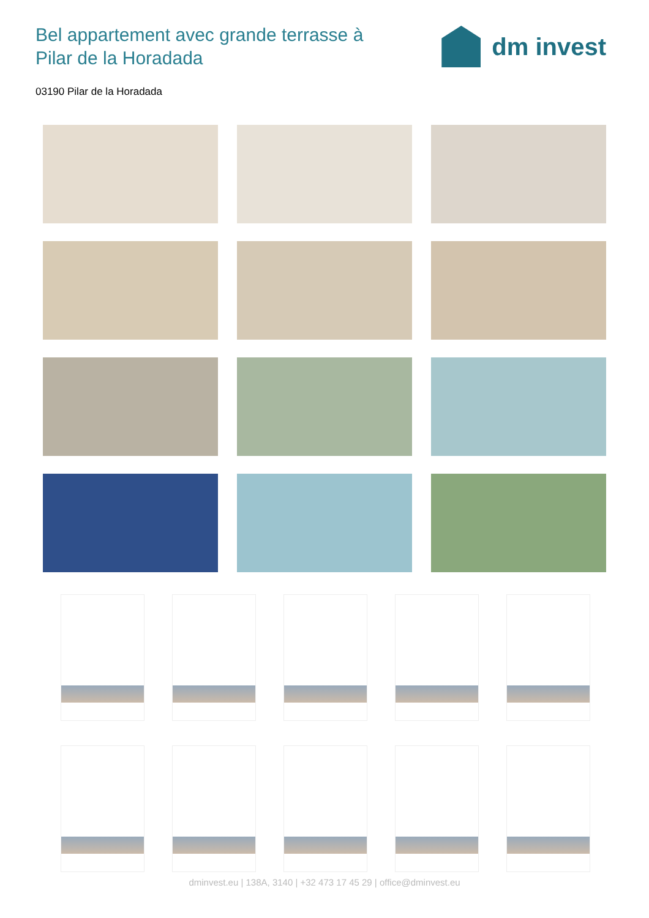Bel appartement avec grande terrasse à Pilar de la Horadada
dm invest
03190 Pilar de la Horadada
dminvest.eu | 138A, 3140 | +32 473 17 45 29 | office@dminvest.eu